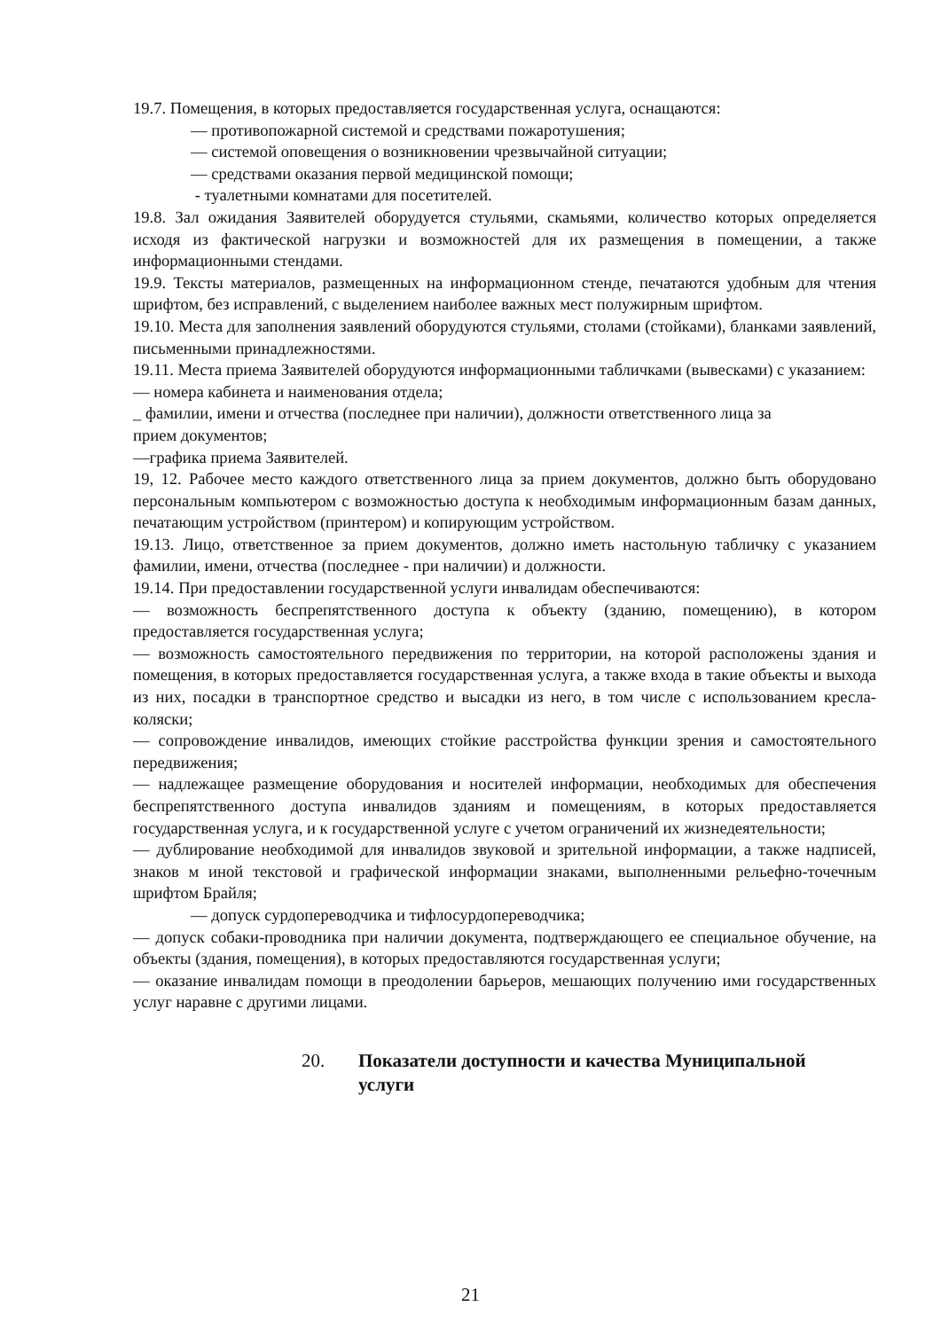19.7. Помещения, в которых предоставляется государственная услуга, оснащаются:
— противопожарной системой и средствами пожаротушения;
— системой оповещения о возникновении чрезвычайной ситуации;
— средствами оказания первой медицинской помощи;
- туалетными комнатами для посетителей.
19.8. Зал ожидания Заявителей оборудуется стульями, скамьями, количество которых определяется исходя из фактической нагрузки и возможностей для их размещения в помещении, а также информационными стендами.
19.9. Тексты материалов, размещенных на информационном стенде, печатаются удобным для чтения шрифтом, без исправлений, с выделением наиболее важных мест полужирным шрифтом.
19.10. Места для заполнения заявлений оборудуются стульями, столами (стойками), бланками заявлений, письменными принадлежностями.
19.11. Места приема Заявителей оборудуются информационными табличками (вывесками) с указанием:
— номера кабинета и наименования отдела;
_ фамилии, имени и отчества (последнее при наличии), должности ответственного лица за прием документов;
—графика приема Заявителей.
19, 12. Рабочее место каждого ответственного лица за прием документов, должно быть оборудовано персональным компьютером с возможностью доступа к необходимым информационным базам данных, печатающим устройством (принтером) и копирующим устройством.
19.13. Лицо, ответственное за прием документов, должно иметь настольную табличку с указанием фамилии, имени, отчества (последнее - при наличии) и должности.
19.14. При предоставлении государственной услуги инвалидам обеспечиваются:
— возможность беспрепятственного доступа к объекту (зданию, помещению), в котором предоставляется государственная услуга;
— возможность самостоятельного передвижения по территории, на которой расположены здания и помещения, в которых предоставляется государственная услуга, а также входа в такие объекты и выхода из них, посадки в транспортное средство и высадки из него, в том числе с использованием кресла-коляски;
— сопровождение инвалидов, имеющих стойкие расстройства функции зрения и самостоятельного передвижения;
— надлежащее размещение оборудования и носителей информации, необходимых для обеспечения беспрепятственного доступа инвалидов зданиям и помещениям, в которых предоставляется государственная услуга, и к государственной услуге с учетом ограничений их жизнедеятельности;
— дублирование необходимой для инвалидов звуковой и зрительной информации, а также надписей, знаков м иной текстовой и графической информации знаками, выполненными рельефно-точечным шрифтом Брайля;
— допуск сурдопереводчика и тифлосурдопереводчика;
— допуск собаки-проводника при наличии документа, подтверждающего ее специальное обучение, на объекты (здания, помещения), в которых предоставляются государственная услуги;
— оказание инвалидам помощи в преодолении барьеров, мешающих получению ими государственных услуг наравне с другими лицами.
20. Показатели доступности и качества Муниципальной услуги
21